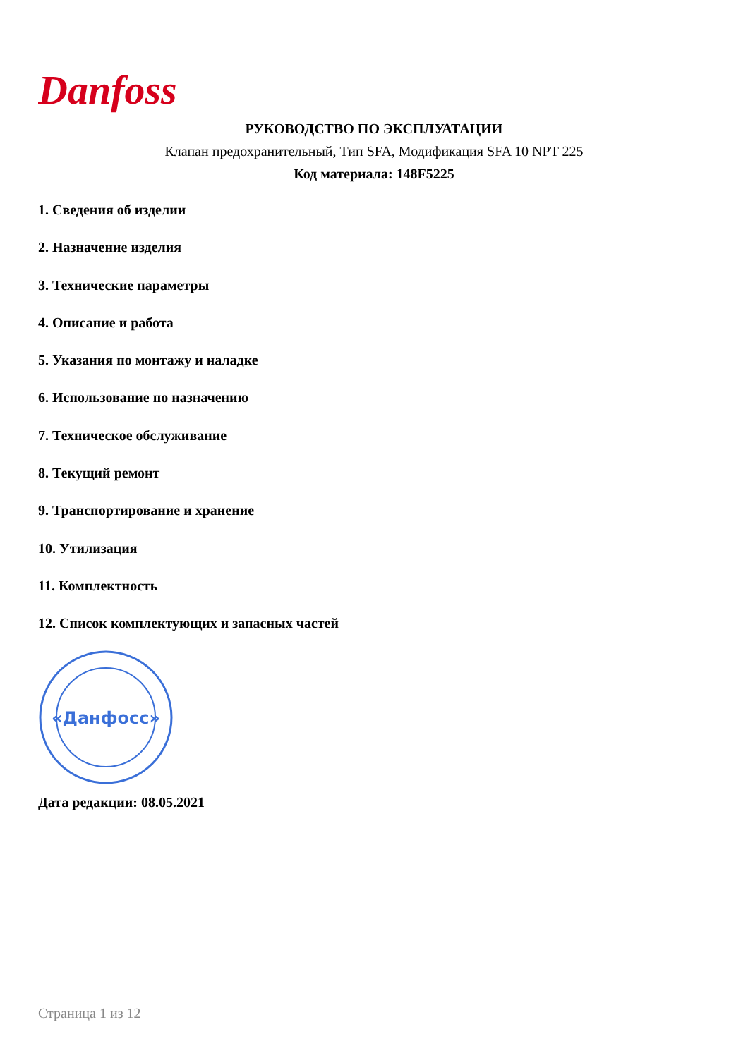Danfoss
РУКОВОДСТВО ПО ЭКСПЛУАТАЦИИ
Клапан предохранительный, Тип SFA, Модификация SFA 10 NPT 225
Код материала: 148F5225
1. Сведения об изделии
2. Назначение изделия
3. Технические параметры
4. Описание и работа
5. Указания по монтажу и наладке
6. Использование по назначению
7. Техническое обслуживание
8. Текущий ремонт
9. Транспортирование и хранение
10. Утилизация
11. Комплектность
12. Список комплектующих и запасных частей
«Данфосс»
Дата редакции: 08.05.2021
Страница 1 из 12